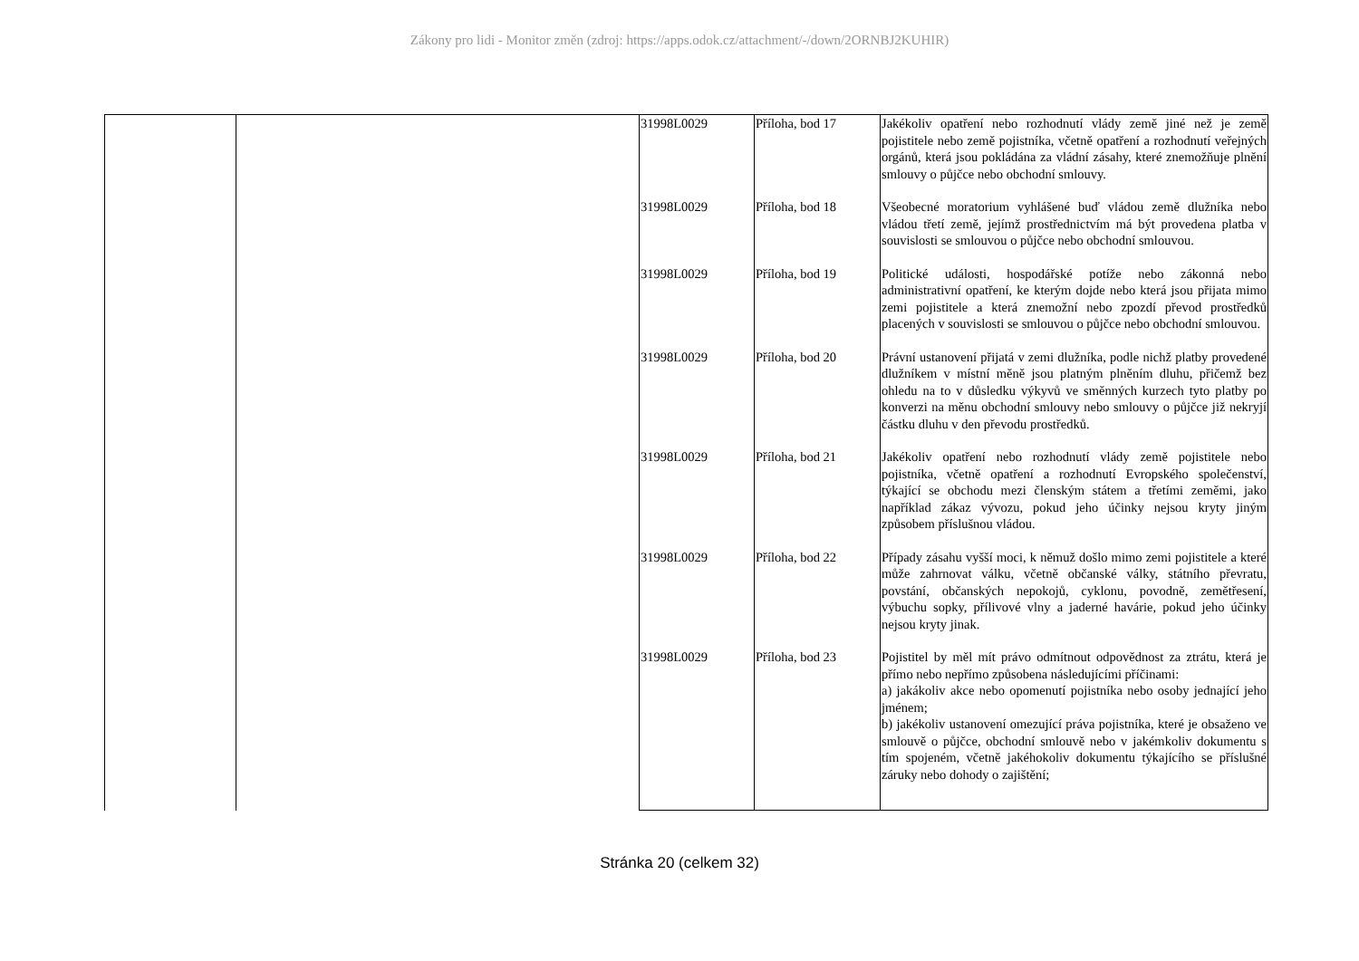Zákony pro lidi - Monitor změn (zdroj: https://apps.odok.cz/attachment/-/down/2ORNBJ2KUHIR)
| | | 31998L0029 | Příloha, bod 17 | Jakékoliv opatření nebo rozhodnutí vlády země jiné než je země pojistitele nebo země pojistníka, včetně opatření a rozhodnutí veřejných orgánů, která jsou pokládána za vládní zásahy, které znemožňuje plnění smlouvy o půjčce nebo obchodní smlouvy. |
| | | 31998L0029 | Příloha, bod 18 | Všeobecné moratorium vyhlášené buď vládou země dlužníka nebo vládou třetí země, jejímž prostřednictvím má být provedena platba v souvislosti se smlouvou o půjčce nebo obchodní smlouvou. |
| | | 31998L0029 | Příloha, bod 19 | Politické události, hospodářské potíže nebo zákonná nebo administrativní opatření, ke kterým dojde nebo která jsou přijata mimo zemi pojistitele a která znemožní nebo zpozdí převod prostředků placených v souvislosti se smlouvou o půjčce nebo obchodní smlouvou. |
| | | 31998L0029 | Příloha, bod 20 | Právní ustanovení přijatá v zemi dlužníka, podle nichž platby provedené dlužníkem v místní měně jsou platným plněním dluhu, přičemž bez ohledu na to v důsledku výkyvů ve směnných kurzech tyto platby po konverzi na měnu obchodní smlouvy nebo smlouvy o půjčce již nekryjí částku dluhu v den převodu prostředků. |
| | | 31998L0029 | Příloha, bod 21 | Jakékoliv opatření nebo rozhodnutí vlády země pojistitele nebo pojistníka, včetně opatření a rozhodnutí Evropského společenství, týkající se obchodu mezi členským státem a třetími zeměmi, jako například zákaz vývozu, pokud jeho účinky nejsou kryty jiným způsobem příslušnou vládou. |
| | | 31998L0029 | Příloha, bod 22 | Případy zásahu vyšší moci, k němuž došlo mimo zemi pojistitele a které může zahrnovat válku, včetně občanské války, státního převratu, povstání, občanských nepokojů, cyklonu, povodně, zemětřesení, výbuchu sopky, přílivové vlny a jaderné havárie, pokud jeho účinky nejsou kryty jinak. |
| | | 31998L0029 | Příloha, bod 23 | Pojistitel by měl mít právo odmítnout odpovědnost za ztrátu, která je přímo nebo nepřímo způsobena následujícími příčinami: a) jakákoliv akce nebo opomenutí pojistníka nebo osoby jednající jeho jménem; b) jakékoliv ustanovení omezující práva pojistníka, které je obsaženo ve smlouvě o půjčce, obchodní smlouvě nebo v jakémkoliv dokumentu s tím spojeném, včetně jakéhokoliv dokumentu týkajícího se příslušné záruky nebo dohody o zajištění; |
Stránka 20 (celkem 32)